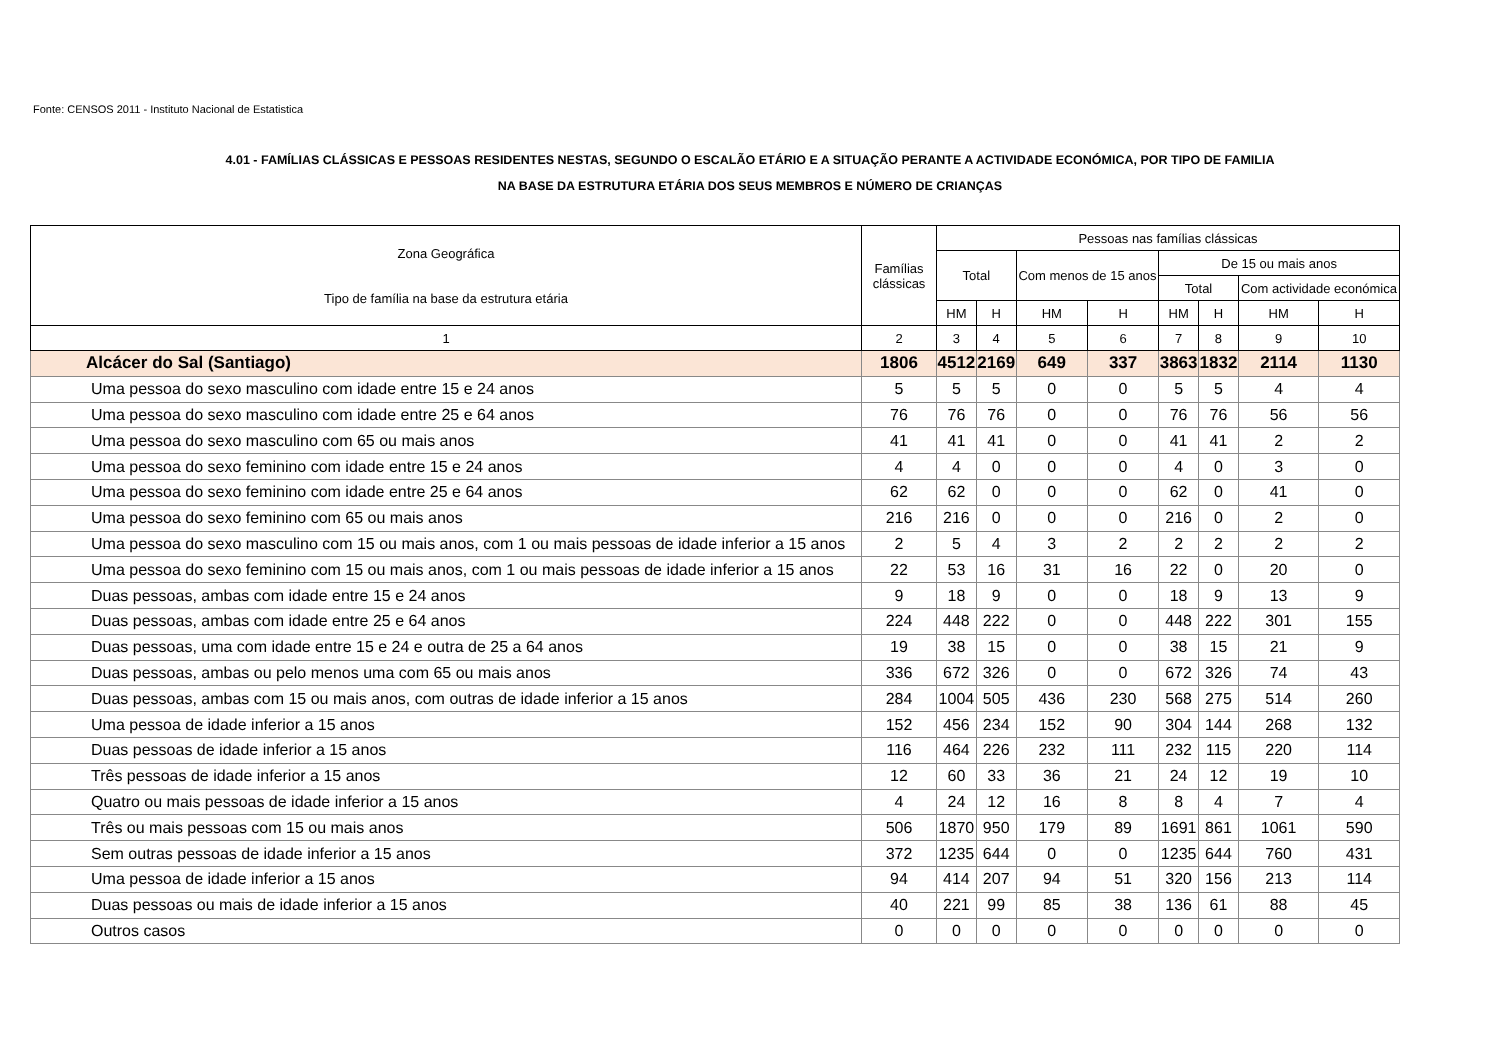Fonte: CENSOS 2011 - Instituto Nacional de Estatistica
4.01 - FAMÍLIAS CLÁSSICAS E PESSOAS RESIDENTES NESTAS, SEGUNDO O ESCALÃO ETÁRIO E A SITUAÇÃO PERANTE A ACTIVIDADE ECONÓMICA, POR TIPO DE FAMILIA
NA BASE DA ESTRUTURA ETÁRIA DOS SEUS MEMBROS E NÚMERO DE CRIANÇAS
| Zona Geográfica Tipo de família na base da estrutura etária | Famílias clássicas | Pessoas nas famílias clássicas | | | | | | | |
| --- | --- | --- | --- | --- | --- | --- | --- | --- | --- |
| | | Total | | Com menos de 15 anos | | De 15 ou mais anos | | | |
| | | | | | | Total | | Com actividade económica | |
| | | HM | H | HM | H | HM | H | HM | H |
| 1 | 2 | 3 | 4 | 5 | 6 | 7 | 8 | 9 | 10 |
| Alcácer do Sal (Santiago) | 1806 | 4512 | 2169 | 649 | 337 | 3863 | 1832 | 2114 | 1130 |
| Uma pessoa do sexo masculino com idade entre 15 e 24 anos | 5 | 5 | 5 | 0 | 0 | 5 | 5 | 4 | 4 |
| Uma pessoa do sexo masculino com idade entre 25 e 64 anos | 76 | 76 | 76 | 0 | 0 | 76 | 76 | 56 | 56 |
| Uma pessoa do sexo masculino com 65 ou mais anos | 41 | 41 | 41 | 0 | 0 | 41 | 41 | 2 | 2 |
| Uma pessoa do sexo feminino com idade entre 15 e 24 anos | 4 | 4 | 0 | 0 | 0 | 4 | 0 | 3 | 0 |
| Uma pessoa do sexo feminino com idade entre 25 e 64 anos | 62 | 62 | 0 | 0 | 0 | 62 | 0 | 41 | 0 |
| Uma pessoa do sexo feminino com 65 ou mais anos | 216 | 216 | 0 | 0 | 0 | 216 | 0 | 2 | 0 |
| Uma pessoa do sexo masculino com 15 ou mais anos, com 1 ou mais pessoas de idade inferior a 15 anos | 2 | 5 | 4 | 3 | 2 | 2 | 2 | 2 | 2 |
| Uma pessoa do sexo feminino com 15 ou mais anos, com 1 ou mais pessoas de idade inferior a 15 anos | 22 | 53 | 16 | 31 | 16 | 22 | 0 | 20 | 0 |
| Duas pessoas, ambas com idade entre 15 e 24 anos | 9 | 18 | 9 | 0 | 0 | 18 | 9 | 13 | 9 |
| Duas pessoas, ambas com idade entre 25 e 64 anos | 224 | 448 | 222 | 0 | 0 | 448 | 222 | 301 | 155 |
| Duas pessoas, uma com idade entre 15 e 24 e outra de 25 a 64 anos | 19 | 38 | 15 | 0 | 0 | 38 | 15 | 21 | 9 |
| Duas pessoas, ambas ou pelo menos uma com 65 ou mais anos | 336 | 672 | 326 | 0 | 0 | 672 | 326 | 74 | 43 |
| Duas pessoas, ambas com 15 ou mais anos, com outras de idade inferior a 15 anos | 284 | 1004 | 505 | 436 | 230 | 568 | 275 | 514 | 260 |
| Uma pessoa de idade inferior a 15 anos | 152 | 456 | 234 | 152 | 90 | 304 | 144 | 268 | 132 |
| Duas pessoas de idade inferior a 15 anos | 116 | 464 | 226 | 232 | 111 | 232 | 115 | 220 | 114 |
| Três pessoas de idade inferior a 15 anos | 12 | 60 | 33 | 36 | 21 | 24 | 12 | 19 | 10 |
| Quatro ou mais pessoas de idade inferior a 15 anos | 4 | 24 | 12 | 16 | 8 | 8 | 4 | 7 | 4 |
| Três ou mais pessoas com 15 ou mais anos | 506 | 1870 | 950 | 179 | 89 | 1691 | 861 | 1061 | 590 |
| Sem outras pessoas de idade inferior a 15 anos | 372 | 1235 | 644 | 0 | 0 | 1235 | 644 | 760 | 431 |
| Uma pessoa de idade inferior a 15 anos | 94 | 414 | 207 | 94 | 51 | 320 | 156 | 213 | 114 |
| Duas pessoas ou mais de idade inferior a 15 anos | 40 | 221 | 99 | 85 | 38 | 136 | 61 | 88 | 45 |
| Outros casos | 0 | 0 | 0 | 0 | 0 | 0 | 0 | 0 | 0 |